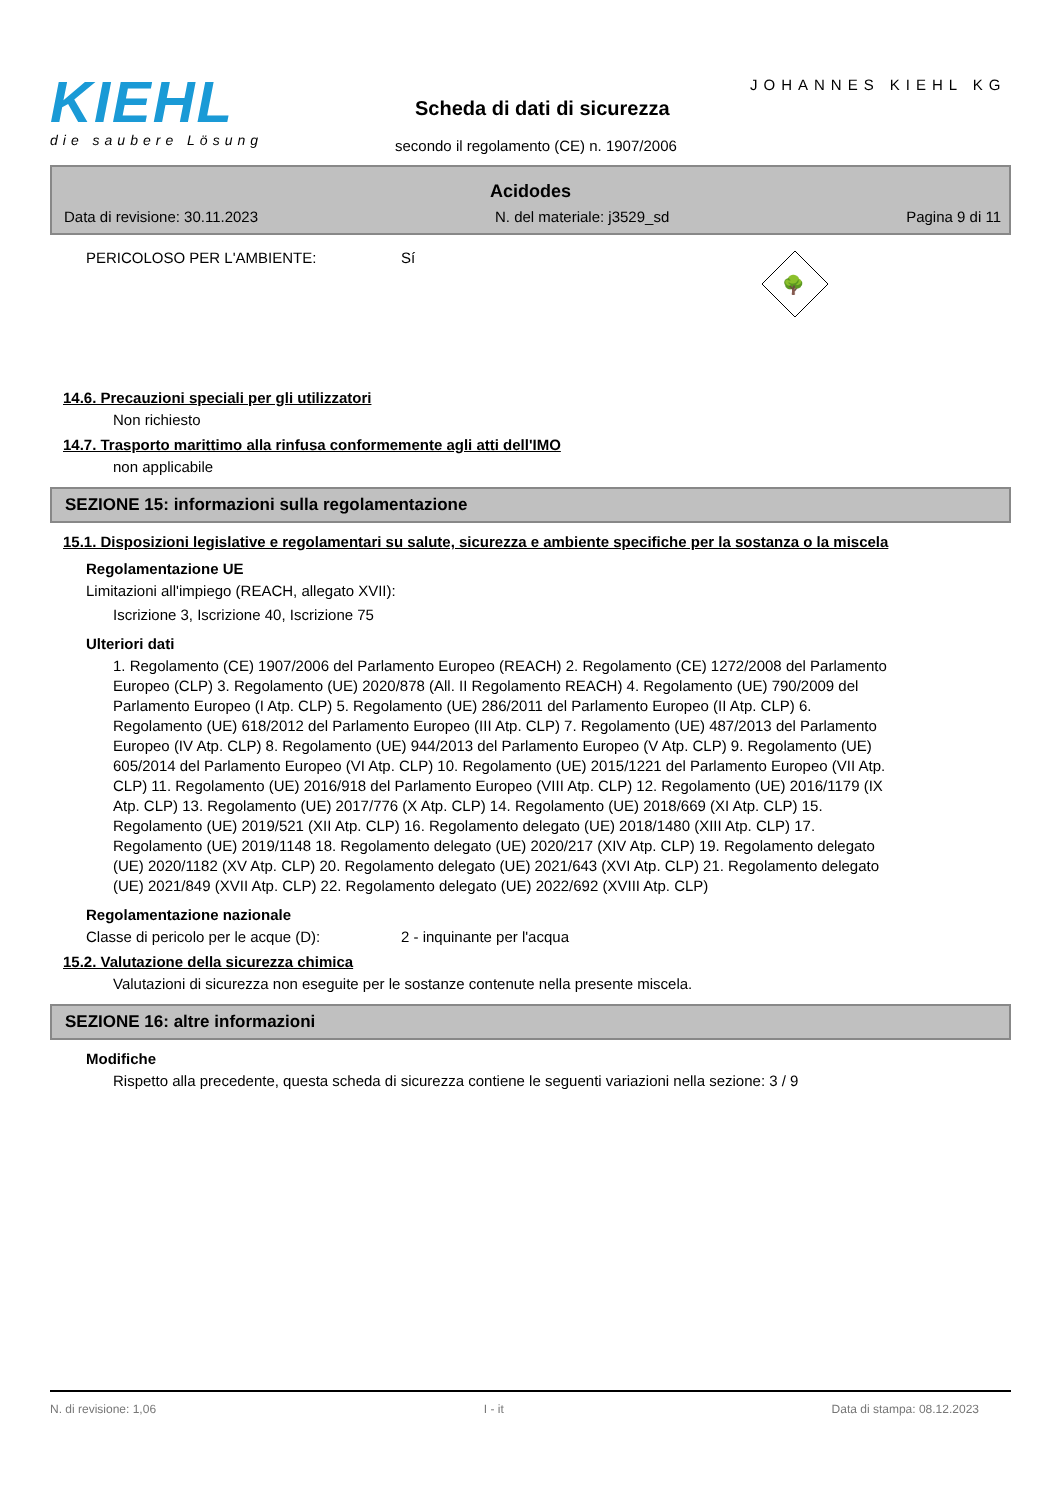KIEHL
die saubere Lösung
JOHANNES KIEHL KG
Scheda di dati di sicurezza
secondo il regolamento (CE) n. 1907/2006
Acidodes
Data di revisione: 30.11.2023 N. del materiale: j3529_sd Pagina 9 di 11
PERICOLOSO PER L'AMBIENTE: Sí
🌳
14.6. Precauzioni speciali per gli utilizzatori
Non richiesto
14.7. Trasporto marittimo alla rinfusa conformemente agli atti dell'IMO
non applicabile
SEZIONE 15: informazioni sulla regolamentazione
15.1. Disposizioni legislative e regolamentari su salute, sicurezza e ambiente specifiche per la sostanza o la miscela
Regolamentazione UE
Limitazioni all'impiego (REACH, allegato XVII):
Iscrizione 3, Iscrizione 40, Iscrizione 75
Ulteriori dati
1. Regolamento (CE) 1907/2006 del Parlamento Europeo (REACH) 2. Regolamento (CE) 1272/2008 del Parlamento Europeo (CLP) 3. Regolamento (UE) 2020/878 (All. II Regolamento REACH) 4. Regolamento (UE) 790/2009 del Parlamento Europeo (I Atp. CLP) 5. Regolamento (UE) 286/2011 del Parlamento Europeo (II Atp. CLP) 6. Regolamento (UE) 618/2012 del Parlamento Europeo (III Atp. CLP) 7. Regolamento (UE) 487/2013 del Parlamento Europeo (IV Atp. CLP) 8. Regolamento (UE) 944/2013 del Parlamento Europeo (V Atp. CLP) 9. Regolamento (UE) 605/2014 del Parlamento Europeo (VI Atp. CLP) 10. Regolamento (UE) 2015/1221 del Parlamento Europeo (VII Atp. CLP) 11. Regolamento (UE) 2016/918 del Parlamento Europeo (VIII Atp. CLP) 12. Regolamento (UE) 2016/1179 (IX Atp. CLP) 13. Regolamento (UE) 2017/776 (X Atp. CLP) 14. Regolamento (UE) 2018/669 (XI Atp. CLP) 15. Regolamento (UE) 2019/521 (XII Atp. CLP) 16. Regolamento delegato (UE) 2018/1480 (XIII Atp. CLP) 17. Regolamento (UE) 2019/1148 18. Regolamento delegato (UE) 2020/217 (XIV Atp. CLP) 19. Regolamento delegato (UE) 2020/1182 (XV Atp. CLP) 20. Regolamento delegato (UE) 2021/643 (XVI Atp. CLP) 21. Regolamento delegato (UE) 2021/849 (XVII Atp. CLP) 22. Regolamento delegato (UE) 2022/692 (XVIII Atp. CLP)
Regolamentazione nazionale
Classe di pericolo per le acque (D): 2 - inquinante per l'acqua
15.2. Valutazione della sicurezza chimica
Valutazioni di sicurezza non eseguite per le sostanze contenute nella presente miscela.
SEZIONE 16: altre informazioni
Modifiche
Rispetto alla precedente, questa scheda di sicurezza contiene le seguenti variazioni nella sezione: 3 / 9
N. di revisione: 1,06 I - it Data di stampa: 08.12.2023